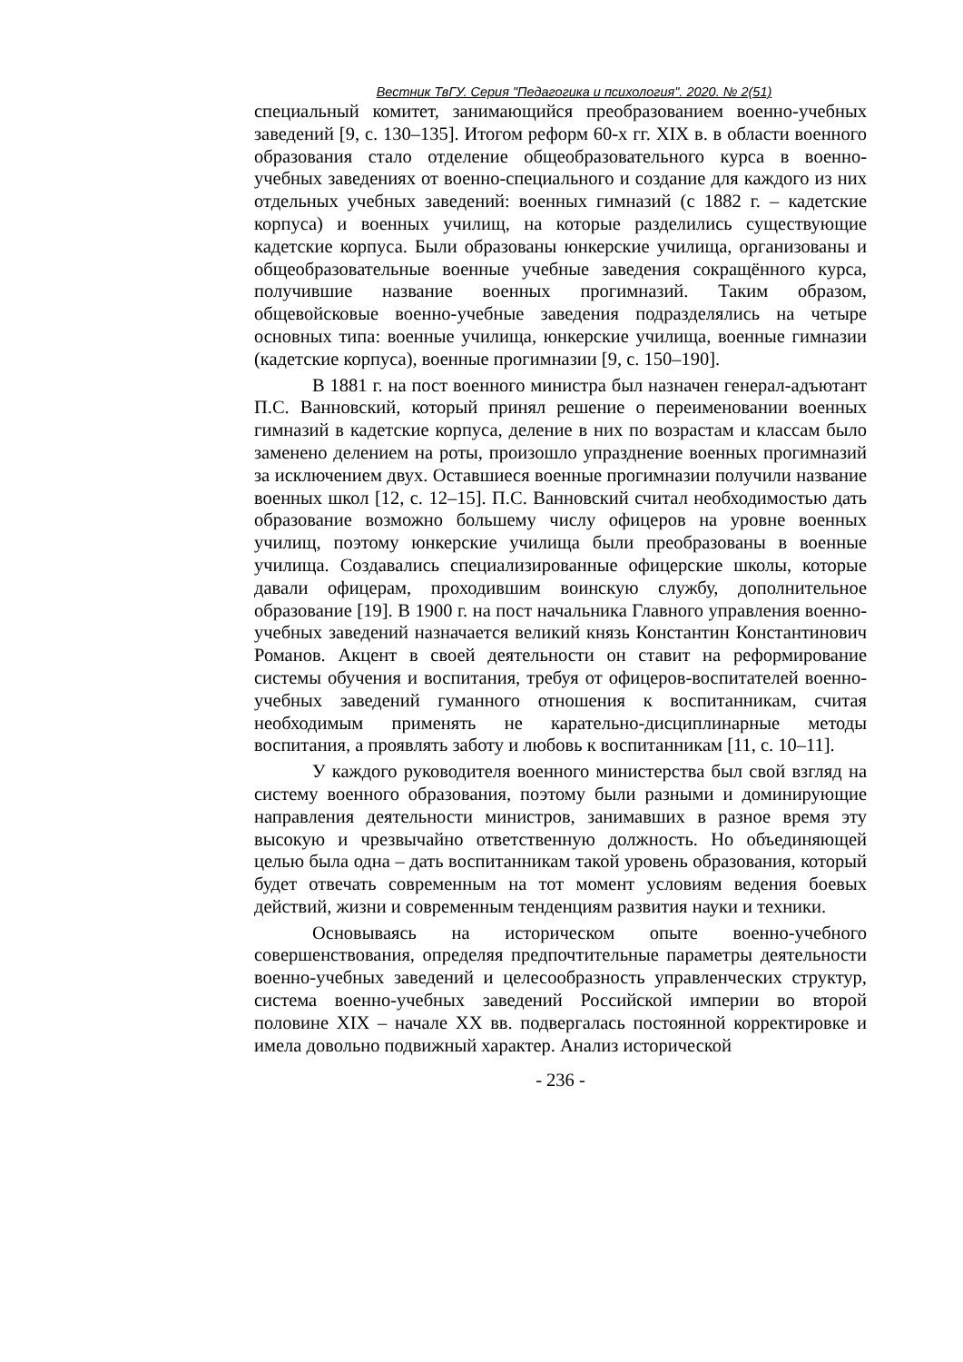Вестник ТвГУ. Серия "Педагогика и психология". 2020. № 2(51)
специальный комитет, занимающийся преобразованием военно-учебных заведений [9, с. 130–135]. Итогом реформ 60-х гг. XIX в. в области военного образования стало отделение общеобразовательного курса в военно-учебных заведениях от военно-специального и создание для каждого из них отдельных учебных заведений: военных гимназий (с 1882 г. – кадетские корпуса) и военных училищ, на которые разделились существующие кадетские корпуса. Были образованы юнкерские училища, организованы и общеобразовательные военные учебные заведения сокращённого курса, получившие название военных прогимназий. Таким образом, общевойсковые военно-учебные заведения подразделялись на четыре основных типа: военные училища, юнкерские училища, военные гимназии (кадетские корпуса), военные прогимназии [9, с. 150–190].
В 1881 г. на пост военного министра был назначен генерал-адъютант П.С. Ванновский, который принял решение о переименовании военных гимназий в кадетские корпуса, деление в них по возрастам и классам было заменено делением на роты, произошло упразднение военных прогимназий за исключением двух. Оставшиеся военные прогимназии получили название военных школ [12, с. 12–15]. П.С. Ванновский считал необходимостью дать образование возможно большему числу офицеров на уровне военных училищ, поэтому юнкерские училища были преобразованы в военные училища. Создавались специализированные офицерские школы, которые давали офицерам, проходившим воинскую службу, дополнительное образование [19]. В 1900 г. на пост начальника Главного управления военно-учебных заведений назначается великий князь Константин Константинович Романов. Акцент в своей деятельности он ставит на реформирование системы обучения и воспитания, требуя от офицеров-воспитателей военно-учебных заведений гуманного отношения к воспитанникам, считая необходимым применять не карательно-дисциплинарные методы воспитания, а проявлять заботу и любовь к воспитанникам [11, с. 10–11].
У каждого руководителя военного министерства был свой взгляд на систему военного образования, поэтому были разными и доминирующие направления деятельности министров, занимавших в разное время эту высокую и чрезвычайно ответственную должность. Но объединяющей целью была одна – дать воспитанникам такой уровень образования, который будет отвечать современным на тот момент условиям ведения боевых действий, жизни и современным тенденциям развития науки и техники.
Основываясь на историческом опыте военно-учебного совершенствования, определяя предпочтительные параметры деятельности военно-учебных заведений и целесообразность управленческих структур, система военно-учебных заведений Российской империи во второй половине XIX – начале XX вв. подвергалась постоянной корректировке и имела довольно подвижный характер. Анализ исторической
- 236 -